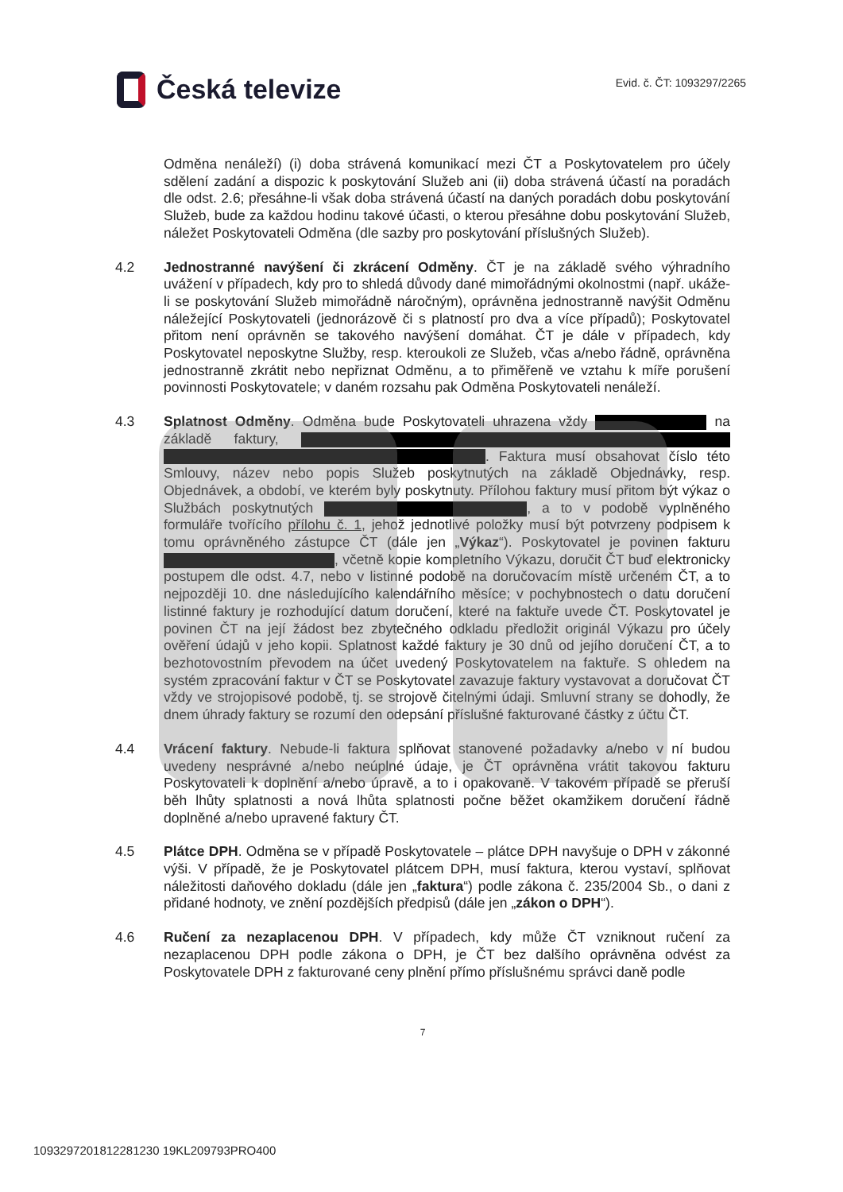Česká televize
Evid. č. ČT: 1093297/2265
Odměna nenáleží) (i) doba strávená komunikací mezi ČT a Poskytovatelem pro účely sdělení zadání a dispozic k poskytování Služeb ani (ii) doba strávená účastí na poradách dle odst. 2.6; přesáhne-li však doba strávená účastí na daných poradách dobu poskytování Služeb, bude za každou hodinu takové účasti, o kterou přesáhne dobu poskytování Služeb, náležet Poskytovateli Odměna (dle sazby pro poskytování příslušných Služeb).
4.2 Jednostranné navýšení či zkrácení Odměny. ČT je na základě svého výhradního uvážení v případech, kdy pro to shledá důvody dané mimořádnými okolnostmi (např. ukáže-li se poskytování Služeb mimořádně náročným), oprávněna jednostranně navýšit Odměnu náležející Poskytovateli (jednorázově či s platností pro dva a více případů); Poskytovatel přitom není oprávněn se takového navýšení domáhat. ČT je dále v případech, kdy Poskytovatel neposkytne Služby, resp. kteroukoli ze Služeb, včas a/nebo řádně, oprávněna jednostranně zkrátit nebo nepřiznat Odměnu, a to přiměřeně ve vztahu k míře porušení povinnosti Poskytovatele; v daném rozsahu pak Odměna Poskytovateli nenáleží.
4.3 Splatnost Odměny. Odměna bude Poskytovateli uhrazena vždy na základě faktury, . Faktura musí obsahovat číslo této Smlouvy, název nebo popis Služeb poskytnutých na základě Objednávky, resp. Objednávek, a období, ve kterém byly poskytnuty. Přílohou faktury musí přitom být výkaz o Službách poskytnutých , a to v podobě vyplněného formuláře tvořícího přílohu č. 1, jehož jednotlivé položky musí být potvrzeny podpisem k tomu oprávněného zástupce ČT (dále jen „Výkaz“). Poskytovatel je povinen fakturu , včetně kopie kompletního Výkazu, doručit ČT buď elektronicky postupem dle odst. 4.7, nebo v listinné podobě na doručovacím místě určeném ČT, a to nejpozději 10. dne následujícího kalendářního měsíce; v pochybnostech o datu doručení listinné faktury je rozhodující datum doručení, které na faktuře uvede ČT. Poskytovatel je povinen ČT na její žádost bez zbytečného odkladu předložit originál Výkazu pro účely ověření údajů v jeho kopii. Splatnost každé faktury je 30 dnů od jejího doručení ČT, a to bezhotovostním převodem na účet uvedený Poskytovatelem na faktuře. S ohledem na systém zpracování faktur v ČT se Poskytovatel zavazuje faktury vystavovat a doručovat ČT vždy ve strojopisové podobě, tj. se strojově čitelnými údaji. Smluvní strany se dohodly, že dnem úhrady faktury se rozumí den odepsání příslušné fakturované částky z účtu ČT.
4.4 Vrácení faktury. Nebude-li faktura splňovat stanovené požadavky a/nebo v ní budou uvedeny nesprávné a/nebo neúplné údaje, je ČT oprávněna vrátit takovou fakturu Poskytovateli k doplnění a/nebo úpravě, a to i opakovaně. V takovém případě se přeruší běh lhůty splatnosti a nová lhůta splatnosti počne běžet okamžikem doručení řádně doplněné a/nebo upravené faktury ČT.
4.5 Plátce DPH. Odměna se v případě Poskytovatele – plátce DPH navyšuje o DPH v zákonné výši. V případě, že je Poskytovatel plátcem DPH, musí faktura, kterou vystaví, splňovat náležitosti daňového dokladu (dále jen „faktura“) podle zákona č. 235/2004 Sb., o dani z přidané hodnoty, ve znění pozdějších předpisů (dále jen „zákon o DPH“).
4.6 Ručení za nezaplacenou DPH. V případech, kdy může ČT vzniknout ručení za nezaplacenou DPH podle zákona o DPH, je ČT bez dalšího oprávněna odvést za Poskytovatele DPH z fakturované ceny plnění přímo příslušnému správci daně podle
7
1093297201812281230 19KL209793PRO400